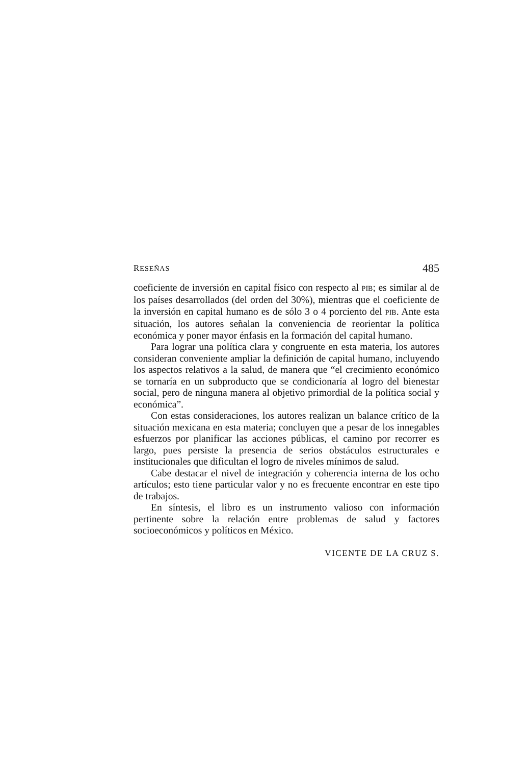RESEÑAS 485
coeficiente de inversión en capital físico con respecto al PIB; es similar al de los países desarrollados (del orden del 30%), mientras que el coeficiente de la inversión en capital humano es de sólo 3 o 4 porciento del PIB. Ante esta situación, los autores señalan la conveniencia de reorientar la política económica y poner mayor énfasis en la formación del capital humano.
Para lograr una política clara y congruente en esta materia, los autores consideran conveniente ampliar la definición de capital humano, incluyendo los aspectos relativos a la salud, de manera que “el crecimiento económico se tornaría en un subproducto que se condicionaría al logro del bienestar social, pero de ninguna manera al objetivo primordial de la política social y económica”.
Con estas consideraciones, los autores realizan un balance crítico de la situación mexicana en esta materia; concluyen que a pesar de los innegables esfuerzos por planificar las acciones públicas, el camino por recorrer es largo, pues persiste la presencia de serios obstáculos estructurales e institucionales que dificultan el logro de niveles mínimos de salud.
Cabe destacar el nivel de integración y coherencia interna de los ocho artículos; esto tiene particular valor y no es frecuente encontrar en este tipo de trabajos.
En síntesis, el libro es un instrumento valioso con información pertinente sobre la relación entre problemas de salud y factores socioeconómicos y políticos en México.
VICENTE DE LA CRUZ S.